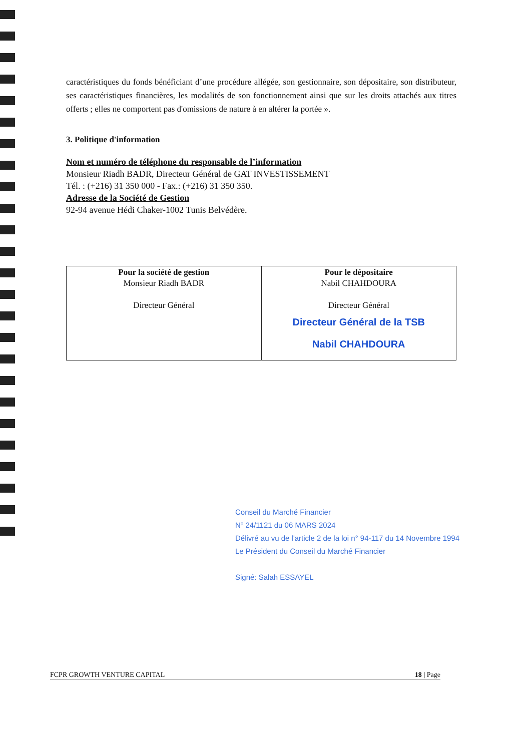caractéristiques du fonds bénéficiant d’une procédure allégée, son gestionnaire, son dépositaire, son distributeur, ses caractéristiques financières, les modalités de son fonctionnement ainsi que sur les droits attachés aux titres offerts ; elles ne comportent pas d'omissions de nature à en altérer la portée ».
3. Politique d'information
Nom et numéro de téléphone du responsable de l’information
Monsieur Riadh BADR, Directeur Général de GAT INVESTISSEMENT
Tél. : (+216) 31 350 000 - Fax.: (+216) 31 350 350.
Adresse de la Société de Gestion
92-94 avenue Hédi Chaker-1002 Tunis Belvédère.
| Pour la société de gestion Monsieur Riadh BADR Directeur Général | Pour le dépositaire Nabil CHAHDOURA Directeur Général Directeur Général de la TSB Nabil CHAHDOURA |
Conseil du Marché Financier
Nº 24/1121 du 06 MARS 2024
Délivré au vu de l'article 2 de la loi n° 94-117 du 14 Novembre 1994
Le Président du Conseil du Marché Financier
Signé: Salah ESSAYEL
FCPR GROWTH VENTURE CAPITAL 18 | Page